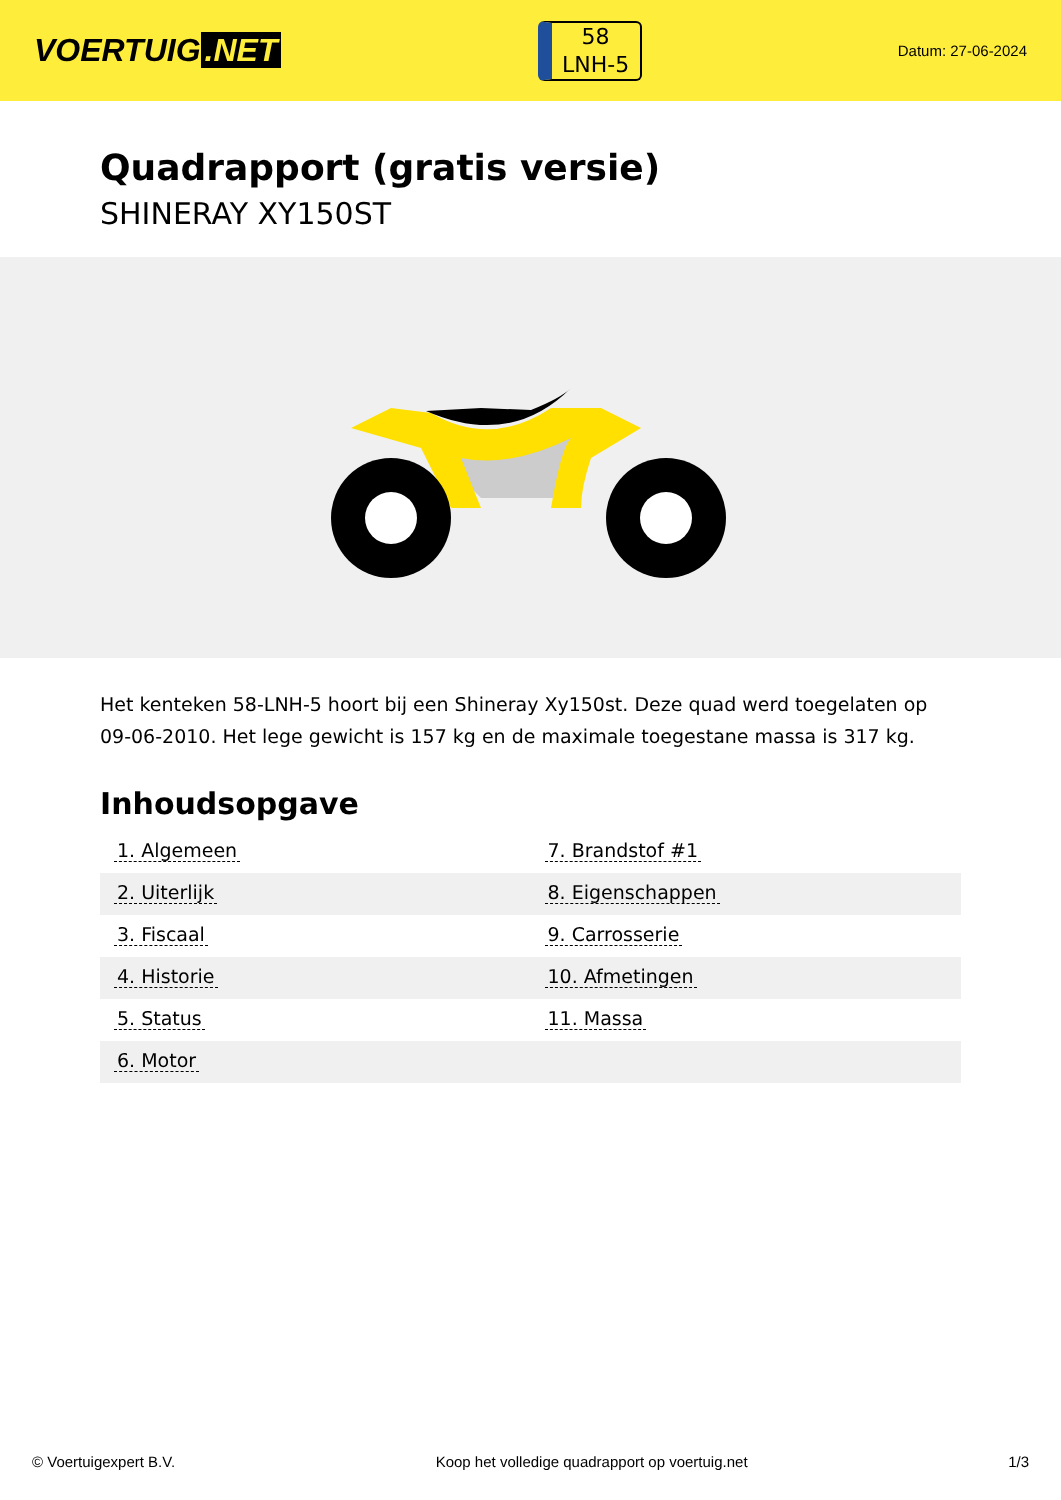VOERTUIG.NET
58
LNH-5
Datum: 27-06-2024
Quadrapport (gratis versie)
SHINERAY XY150ST
Het kenteken 58-LNH-5 hoort bij een Shineray Xy150st. Deze quad werd toegelaten op 09-06-2010. Het lege gewicht is 157 kg en de maximale toegestane massa is 317 kg.
Inhoudsopgave
| 1. Algemeen | 7. Brandstof #1 |
| 2. Uiterlijk | 8. Eigenschappen |
| 3. Fiscaal | 9. Carrosserie |
| 4. Historie | 10. Afmetingen |
| 5. Status | 11. Massa |
| 6. Motor | |
© Voertuigexpert B.V. Koop het volledige quadrapport op voertuig.net 1/3